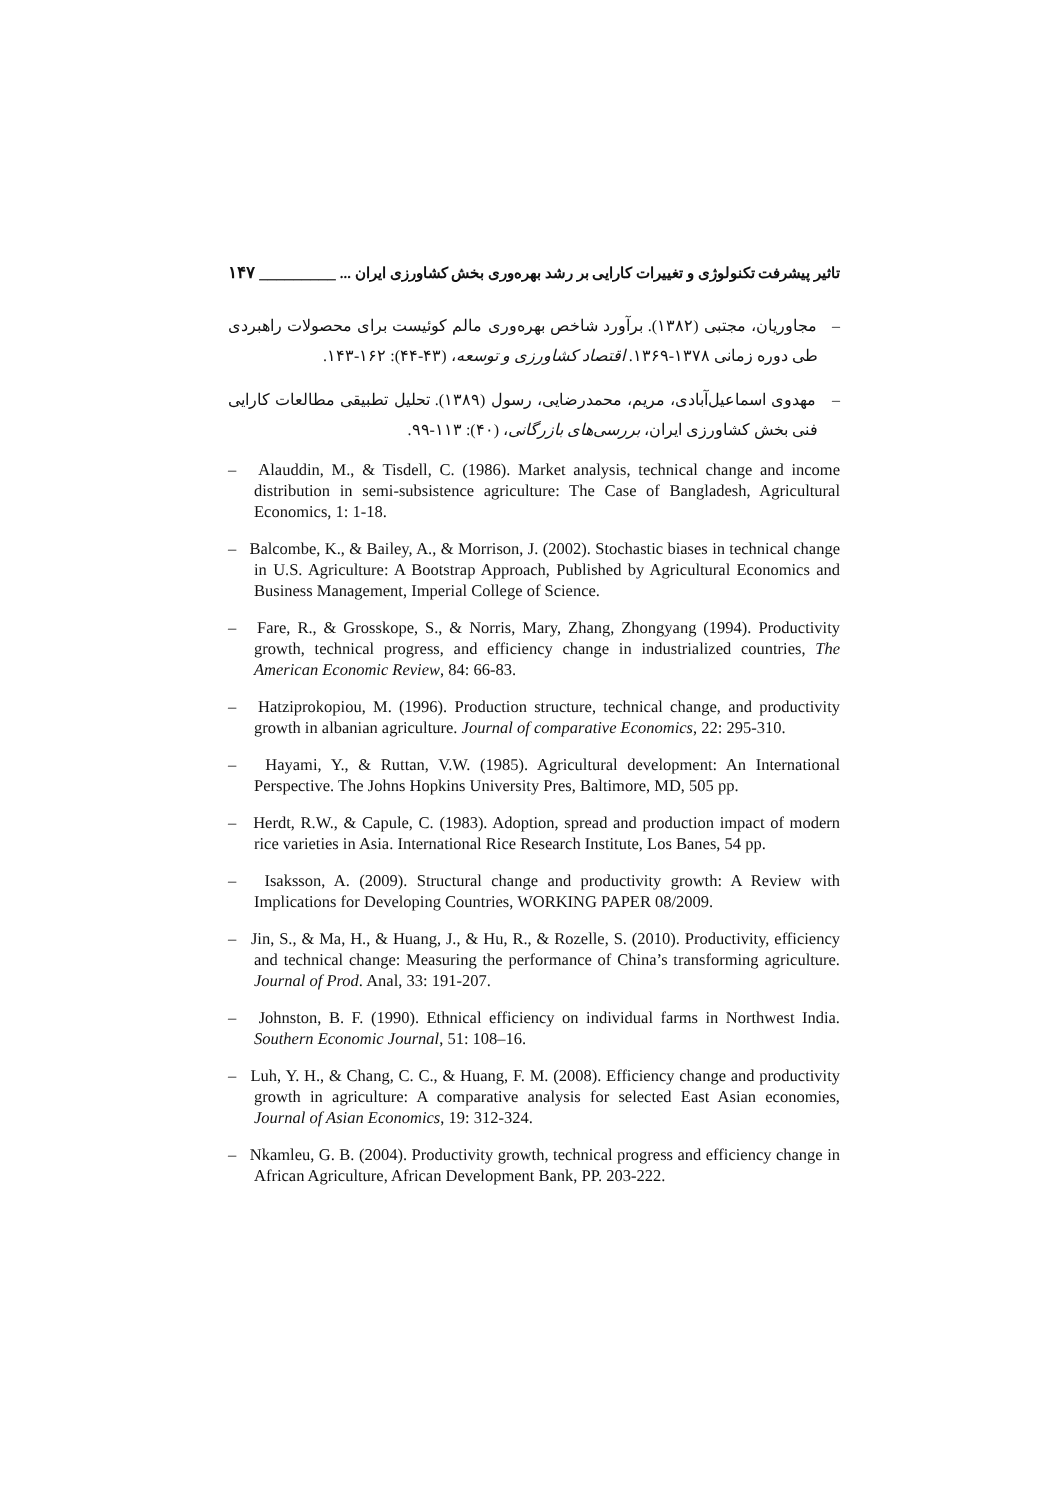تاثیر پیشرفت تکنولوژی و تغییرات کارایی بر رشد بهره‌وری بخش کشاورزی ایران ... _________ ۱۴۷
– مجاوریان، مجتبی (۱۳۸۲). برآورد شاخص بهره‌وری مالم کوئیست برای محصولات راهبردی طی دوره زمانی ۱۳۷۸-۱۳۶۹. اقتصاد کشاورزی و توسعه، (۴۳-۴۴): ۱۶۲-۱۴۳.
– مهدوی اسماعیل‌آبادی، مریم، محمدرضایی، رسول (۱۳۸۹). تحلیل تطبیقی مطالعات کارایی فنی بخش کشاورزی ایران، بررسی‌های بازرگانی، (۴۰): ۱۱۳-۹۹.
– Alauddin, M., & Tisdell, C. (1986). Market analysis, technical change and income distribution in semi-subsistence agriculture: The Case of Bangladesh, Agricultural Economics, 1: 1-18.
– Balcombe, K., & Bailey, A., & Morrison, J. (2002). Stochastic biases in technical change in U.S. Agriculture: A Bootstrap Approach, Published by Agricultural Economics and Business Management, Imperial College of Science.
– Fare, R., & Grosskope, S., & Norris, Mary, Zhang, Zhongyang (1994). Productivity growth, technical progress, and efficiency change in industrialized countries, The American Economic Review, 84: 66-83.
– Hatziprokopiou, M. (1996). Production structure, technical change, and productivity growth in albanian agriculture. Journal of comparative Economics, 22: 295-310.
– Hayami, Y., & Ruttan, V.W. (1985). Agricultural development: An International Perspective. The Johns Hopkins University Pres, Baltimore, MD, 505 pp.
– Herdt, R.W., & Capule, C. (1983). Adoption, spread and production impact of modern rice varieties in Asia. International Rice Research Institute, Los Banes, 54 pp.
– Isaksson, A. (2009). Structural change and productivity growth: A Review with Implications for Developing Countries, WORKING PAPER 08/2009.
– Jin, S., & Ma, H., & Huang, J., & Hu, R., & Rozelle, S. (2010). Productivity, efficiency and technical change: Measuring the performance of China’s transforming agriculture. Journal of Prod. Anal, 33: 191-207.
– Johnston, B. F. (1990). Ethnical efficiency on individual farms in Northwest India. Southern Economic Journal, 51: 108–16.
– Luh, Y. H., & Chang, C. C., & Huang, F. M. (2008). Efficiency change and productivity growth in agriculture: A comparative analysis for selected East Asian economies, Journal of Asian Economics, 19: 312-324.
– Nkamleu, G. B. (2004). Productivity growth, technical progress and efficiency change in African Agriculture, African Development Bank, PP. 203-222.